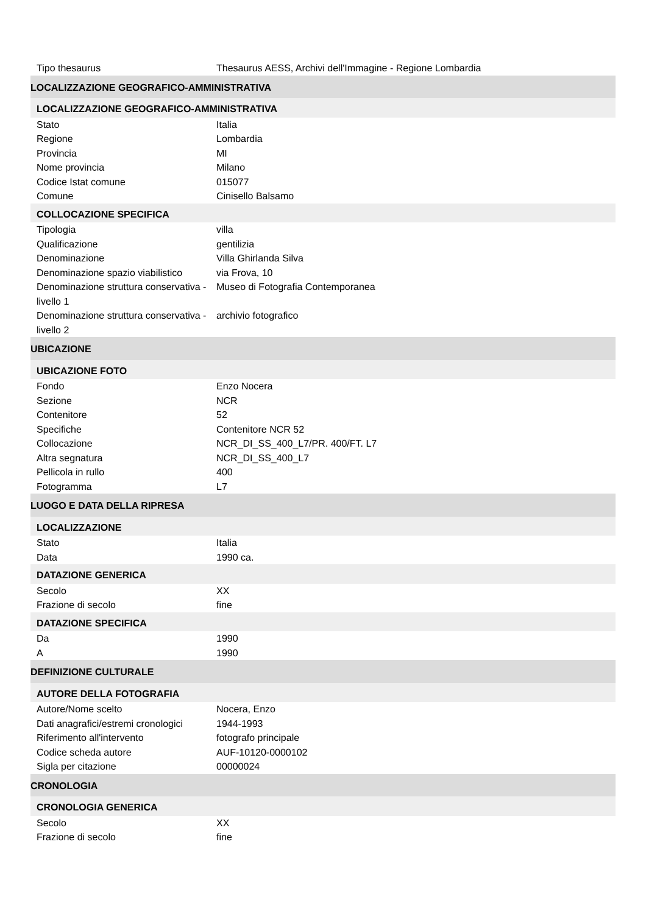| Tipo thesaurus | Thesaurus AESS, Archivi dell'Immagine - Regione Lombardia |
| LOCALIZZAZIONE GEOGRAFICO-AMMINISTRATIVA | |
| LOCALIZZAZIONE GEOGRAFICO-AMMINISTRATIVA | |
| Stato | Italia |
| Regione | Lombardia |
| Provincia | MI |
| Nome provincia | Milano |
| Codice Istat comune | 015077 |
| Comune | Cinisello Balsamo |
| COLLOCAZIONE SPECIFICA | |
| Tipologia | villa |
| Qualificazione | gentilizia |
| Denominazione | Villa Ghirlanda Silva |
| Denominazione spazio viabilistico | via Frova, 10 |
| Denominazione struttura conservativa - livello 1 | Museo di Fotografia Contemporanea |
| Denominazione struttura conservativa - livello 2 | archivio fotografico |
| UBICAZIONE | |
| UBICAZIONE FOTO | |
| Fondo | Enzo Nocera |
| Sezione | NCR |
| Contenitore | 52 |
| Specifiche | Contenitore NCR 52 |
| Collocazione | NCR_DI_SS_400_L7/PR. 400/FT. L7 |
| Altra segnatura | NCR_DI_SS_400_L7 |
| Pellicola in rullo | 400 |
| Fotogramma | L7 |
| LUOGO E DATA DELLA RIPRESA | |
| LOCALIZZAZIONE | |
| Stato | Italia |
| Data | 1990 ca. |
| DATAZIONE GENERICA | |
| Secolo | XX |
| Frazione di secolo | fine |
| DATAZIONE SPECIFICA | |
| Da | 1990 |
| A | 1990 |
| DEFINIZIONE CULTURALE | |
| AUTORE DELLA FOTOGRAFIA | |
| Autore/Nome scelto | Nocera, Enzo |
| Dati anagrafici/estremi cronologici | 1944-1993 |
| Riferimento all'intervento | fotografo principale |
| Codice scheda autore | AUF-10120-0000102 |
| Sigla per citazione | 00000024 |
| CRONOLOGIA | |
| CRONOLOGIA GENERICA | |
| Secolo | XX |
| Frazione di secolo | fine |